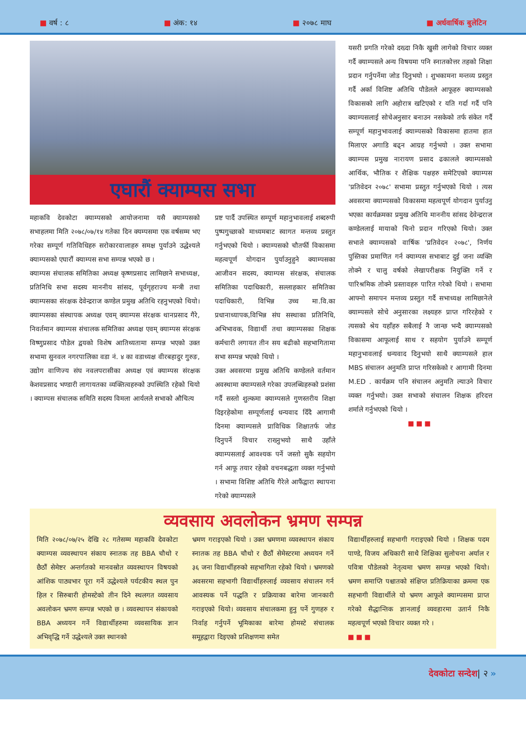■ वर्ष : ८ ■ अंक: १४ ■ २०७८ माघ ■ अर्धवार्षिक बुलेटिन
एघारौं क्याम्पस सभा
महाकवि देवकोटा क्याम्पसको आयोजनामा यसै क्याम्पसको सभाहलमा मिति २०७८/०७/१४ गतेका दिन क्यम्पसमा एक वर्षसम्म भए गरेका सम्पूर्ण गतिविधिहरु सरोकारवालाहरु समक्ष पुर्याउने उद्धेश्यले क्याम्पसको एघारौं क्याम्पस सभा सम्पन्न भएको छ ।
क्याम्पस संचालक समितिका अध्यक्ष कृष्णप्रसाद लामिछाने सभाध्यक्ष, प्रतिनिधि सभा सदस्य माननीय सांसद, पूर्वगृहराज्य मन्त्री तथा क्याम्पसका संरक्षक देवेन्द्रराज कण्डेल प्रमुख अतिथि रहनुभएको थियो। क्याम्पसका संस्थापक अध्यक्ष एवम् क्याम्पस संरक्षक थानप्रसाद गैरे, निवर्तमान क्याम्पस संचालक समितिका अध्यक्ष एवम् क्याम्पस संरक्षक विष्णुप्रसाद पौडेल द्वयको विशेष आतिथ्यतामा सम्पन्न भएको उक्त सभामा सुनवल नगरपालिका वडा नं. ४ का वडाध्यक्ष वीरबहादुर गुरुङ, उद्योग वाणिज्य संघ नवलपरासीका अध्यक्ष एवं क्याम्पस संरक्षक केशवप्रसाद भण्डारी लागायतका व्यक्तित्वहरुको उपस्थिति रहेको थियो । क्याम्पस संचालक समिति सदस्य विमला आर्यलले सभाको औचित्य
प्रष्ट पार्दै उपस्थित सम्पूर्ण महानुभावलाई शब्दरुपी पुष्पगुच्छाको माध्यमबाट स्वागत मन्तव्य प्रस्तुत गर्नुभएको थियो । क्याम्पसको चौतर्फी विकासमा महत्वपूर्ण योगदान पुर्याउनुहुने क्याम्पसका आजीवन सदस्य, क्याम्पस संरक्षक, संचालक समितिका पदाधिकारी, सल्लाहकार समितिका पदाधिकारी, विभिन्न उच्च मा.वि.का प्रधानाध्यापक,विभिन्न संघ सस्थाका प्रतिनिधि, अभिभावक, विद्यार्थी तथा क्याम्पसका शिक्षक कर्मचारी लगायत तीन सय बढीको सहभागितामा सभा सम्पन्न भएको थियो ।
उक्त अवसरमा प्रमुख अतिथि कण्डेलले वर्तमान अवस्थामा क्याम्पसले गरेका उपलब्धिहरुको प्रशंसा गर्दै सस्तो शुल्कमा क्याम्पसले गुणस्तरीय शिक्षा दिइरहेकोमा सम्पूर्णलाई धन्यवाद दिँदै आगामी दिनमा क्याम्पसले प्राविधिक शिक्षातर्फ जोड दिनुपर्ने विचार राख्नुभयो साथै उहाँले क्याम्पसलाई आवश्यक पर्ने जस्तो सुकै सहयोग गर्न आफू तयार रहेको वचनबद्धता व्यक्त गर्नुभयो । सभामा विशिष्ट अतिथि गैरेले आफैंद्वारा स्थापना गरेको क्याम्पसले
यसरी प्रगति गरेको दख्दा निकै खुसी लागेको विचार व्यक्त गर्दै क्याम्पसले अन्य विषयमा पनि स्नातकोत्तर तहको शिक्षा प्रदान गर्नुपर्नेमा जोड दिनुभयो । शुभकामना मन्तव्य प्रस्तुत गर्दै अर्का विशिष्ट अतिथि पौडेलले आफूहरु क्याम्पसको विकासको लागि अहोरात्र खटिएको र यति गर्दा गर्दै पनि क्याम्पसलाई सोचेअनुसार बनाउन नसकेको तर्फ संकेत गर्दै सम्पूर्ण महानुभावलाई क्याम्पसको विकासमा हातमा हात मिलाएर अगाडि बढ्न आग्रह गर्नुभयो । उक्त सभामा क्याम्पस प्रमुख नारायण प्रसाद ढकालले क्याम्पसको आर्थिक, भौतिक र शैक्षिक पक्षहरु समेटिएको क्याम्पस 'प्रतिवेदन २०७८' सभामा प्रस्तुत गर्नुभएको थियो । त्यस अवसरमा क्याम्पसको विकासमा महत्वपूर्ण योगदान पुर्याउनु भएका कार्यक्रमका प्रमुख अतिथि माननीय सांसद देवेन्द्रराज कण्डेललाई मायाको चिनो प्रदान गरिएको थियो। उक्त सभाले क्याम्पसको वार्षिक 'प्रतिवेदन २०७८', निर्णय पुस्तिका प्रमाणित गर्न क्याम्पस सभाबाट दुई जना व्यक्ति तोक्ने र चालु वर्षको लेखापरीक्षक नियुक्ति गर्ने र पारिश्रमिक तोक्ने प्रस्तावहरु पारित गरेको थियो । सभामा आफ्नो समापन मन्तव्य प्रस्तुत गर्दै सभाध्यक्ष लामिछानेले क्याम्पसले सोचे अनुसारका लक्ष्यहरु प्राप्त गरिरहेको र त्यसको श्रेय यहाँहरु सबैलाई नै जान्छ भन्दै क्याम्पसको विकासमा आफूलाई साथ र सहयोग पुर्याउने सम्पूर्ण महानुभावलाई धन्यवाद दिनुभयो साथै क्याम्पसले हाल MBS संचालन अनुमति प्राप्त गरिसकेको र आगामी दिनमा M.ED . कार्यक्रम पनि संचालन अनुमति ल्याउने विचार व्यक्त गर्नुभयो। उक्त सभाको संचालन शिक्षक हरिदत्त शर्माले गर्नुभएको थियो ।
■■■
व्यवसाय अवलोकन भ्रमण सम्पन्न
मिति २०७८/०७/२५ देखि २८ गतेसम्म महाकवि देवकोटा क्याम्पस व्यवस्थापन संकाय स्नातक तह BBA चौथो र छैठौं सेमेष्टर अन्तर्गतको मानवस्रोत व्यवस्थापन विषयको आंशिक पाठ्यभार पूरा गर्ने उद्धेश्यले पर्यटकीय स्थल पुन हिल र सिरुबारी होमस्टेको तीन दिने स्थलगत व्यवसाय अवलोकन भ्रमण सम्पन्न भएको छ । व्यवस्थापन संकायको BBA अध्ययन गर्ने विद्यार्थीहरुमा व्यवसायिक ज्ञान अभिवृद्धि गर्ने उद्धेश्यले उक्त स्थानको
भ्रमण गराइएको थियो । उक्त भ्रमणमा व्यवस्थापन संकाय स्नातक तह BBA चौथो र छैठौं सेमेस्टरमा अध्ययन गर्ने ३६ जना विद्यार्थीहरुको सहभागिता रहेको थियो । भ्रमणको अवसरमा सहभागी विद्यार्थीहरुलाई व्यवसाय संचालन गर्न आवस्यक पर्ने पद्धति र प्रक्रियाका बारेमा जानकारी गराइएको थियो। व्यवसाय संचालकमा हुनु पर्ने गुणहरु र निर्वाह गर्नुपर्ने भूमिकाका बारेमा होमस्टे संचालक समूहद्वारा दिइएको प्रशिक्षणमा समेत
विद्यार्थीहरुलाई सहभागी गराइएको थियो । शिक्षक पदम पाण्डे, विजय अधिकारी साथै शिक्षिका सुलोचना अर्याल र पवित्रा पौडेलको नेतृत्वमा भ्रमण सम्पन्न भएको थियो। भ्रमण समाप्ति पश्चातको संक्षिप्त प्रतिक्रियाका क्रममा एक सहभागी विद्यार्थीले यो भ्रमण आफूले क्याम्पसमा प्राप्त गरेको सैद्धान्तिक ज्ञानलाई व्यवहारमा उतार्न निकै महत्वपूर्ण भएको विचार व्यक्त गरे ।
■■■
देवकोटा सन्देश| २ »